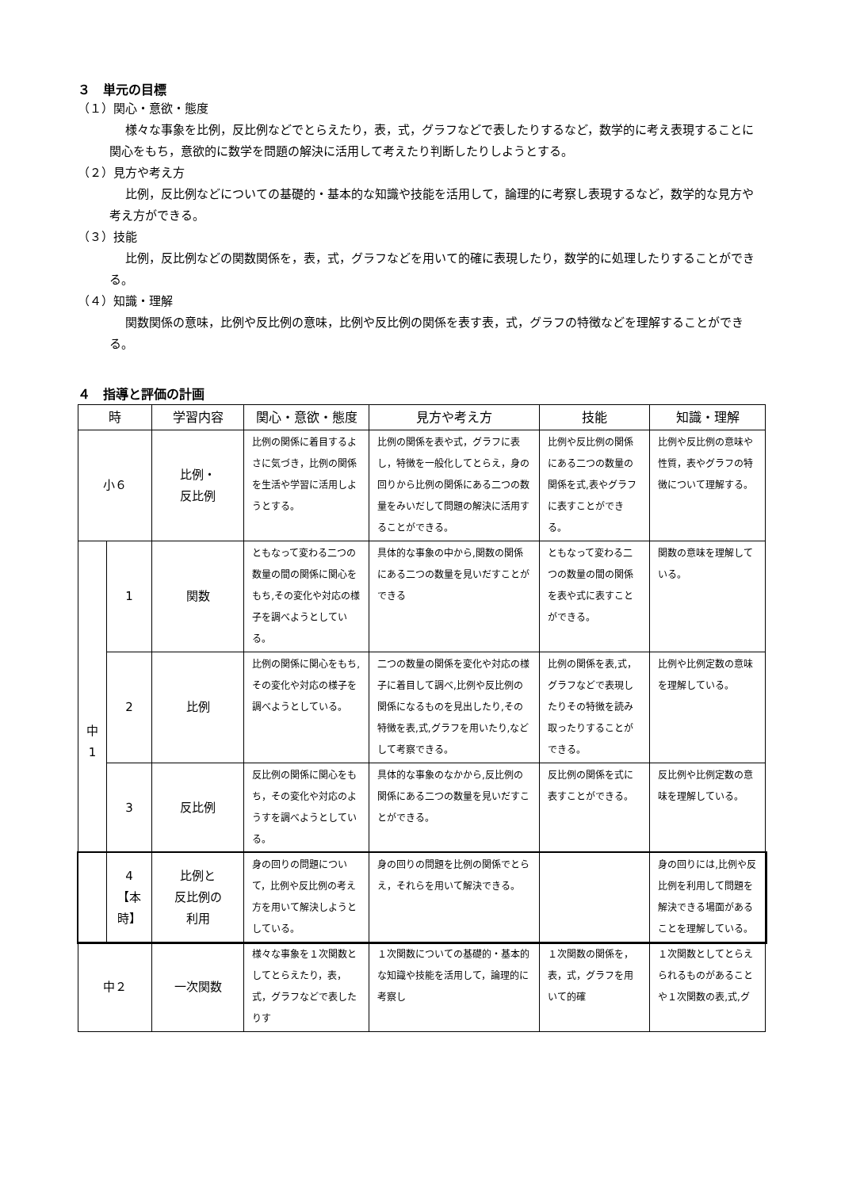３　単元の目標
（１）関心・意欲・態度
様々な事象を比例，反比例などでとらえたり，表，式，グラフなどで表したりするなど，数学的に考え表現することに関心をもち，意欲的に数学を問題の解決に活用して考えたり判断したりしようとする。
（２）見方や考え方
比例，反比例などについての基礎的・基本的な知識や技能を活用して，論理的に考察し表現するなど，数学的な見方や考え方ができる。
（３）技能
比例，反比例などの関数関係を，表，式，グラフなどを用いて的確に表現したり，数学的に処理したりすることができる。
（４）知識・理解
関数関係の意味，比例や反比例の意味，比例や反比例の関係を表す表，式，グラフの特徴などを理解することができる。
４　指導と評価の計画
| 時 | | 学習内容 | 関心・意欲・態度 | 見方や考え方 | 技能 | 知識・理解 |
| --- | --- | --- | --- | --- | --- | --- |
| 小６ | | 比例・ 反比例 | 比例の関係に着目するよさに気づき，比例の関係を生活や学習に活用しようとする。 | 比例の関係を表や式，グラフに表し，特徴を一般化してとらえ，身の回りから比例の関係にある二つの数量をみいだして問題の解決に活用することができる。 | 比例や反比例の関係にある二つの数量の関係を式,表やグラフに表すことができる。 | 比例や反比例の意味や性質，表やグラフの特徴について理解する。 |
| 中 1 | 1 | 関数 | ともなって変わる二つの数量の間の関係に関心をもち,その変化や対応の様子を調べようとしている。 | 具体的な事象の中から,関数の関係にある二つの数量を見いだすことができる | ともなって変わる二つの数量の間の関係を表や式に表すことができる。 | 関数の意味を理解している。 |
| | 2 | 比例 | 比例の関係に関心をもち,その変化や対応の様子を調べようとしている。 | 二つの数量の関係を変化や対応の様子に着目して調べ,比例や反比例の関係になるものを見出したり,その特徴を表,式,グラフを用いたり,などして考察できる。 | 比例の関係を表,式，グラフなどで表現したりその特徴を読み取ったりすることができる。 | 比例や比例定数の意味を理解している。 |
| | 3 | 反比例 | 反比例の関係に関心をもち，その変化や対応のようすを調べようとしている。 | 具体的な事象のなかから,反比例の関係にある二つの数量を見いだすことができる。 | 反比例の関係を式に表すことができる。 | 反比例や比例定数の意味を理解している。 |
| | 4 【本時】 | 比例と 反比例の 利用 | 身の回りの問題について，比例や反比例の考え方を用いて解決しようとしている。 | 身の回りの問題を比例の関係でとらえ，それらを用いて解決できる。 | | 身の回りには,比例や反比例を利用して問題を解決できる場面があることを理解している。 |
| 中２ | | 一次関数 | 様々な事象を１次関数としてとらえたり，表，式，グラフなどで表したりす | １次関数についての基礎的・基本的な知識や技能を活用して，論理的に考察し | １次関数の関係を，表，式，グラフを用いて的確 | １次関数としてとらえられるものがあることや１次関数の表,式,グ |